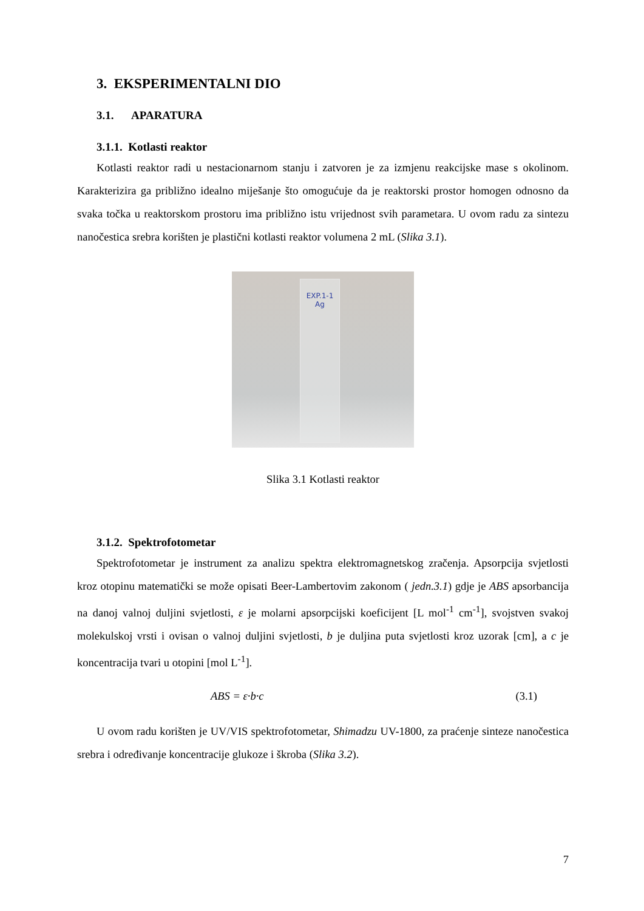3. EKSPERIMENTALNI DIO
3.1. APARATURA
3.1.1. Kotlasti reaktor
Kotlasti reaktor radi u nestacionarnom stanju i zatvoren je za izmjenu reakcijske mase s okolinom. Karakterizira ga približno idealno miješanje što omogućuje da je reaktorski prostor homogen odnosno da svaka točka u reaktorskom prostoru ima približno istu vrijednost svih parametara. U ovom radu za sintezu nanočestica srebra korišten je plastični kotlasti reaktor volumena 2 mL (Slika 3.1).
EXP.1-1
Ag
Slika 3.1 Kotlasti reaktor
3.1.2. Spektrofotometar
Spektrofotometar je instrument za analizu spektra elektromagnetskog zračenja. Apsorpcija svjetlosti kroz otopinu matematički se može opisati Beer-Lambertovim zakonom ( jedn.3.1) gdje je ABS apsorbancija na danoj valnoj duljini svjetlosti, ε je molarni apsorpcijski koeficijent [L mol<sup>-1</sup> cm<sup>-1</sup>], svojstven svakoj molekulskoj vrsti i ovisan o valnoj duljini svjetlosti, b je duljina puta svjetlosti kroz uzorak [cm], a c je koncentracija tvari u otopini [mol L<sup>-1</sup>].
ABS = ε·b·c (3.1)
U ovom radu korišten je UV/VIS spektrofotometar, Shimadzu UV-1800, za praćenje sinteze nanočestica srebra i određivanje koncentracije glukoze i škroba (Slika 3.2).
7